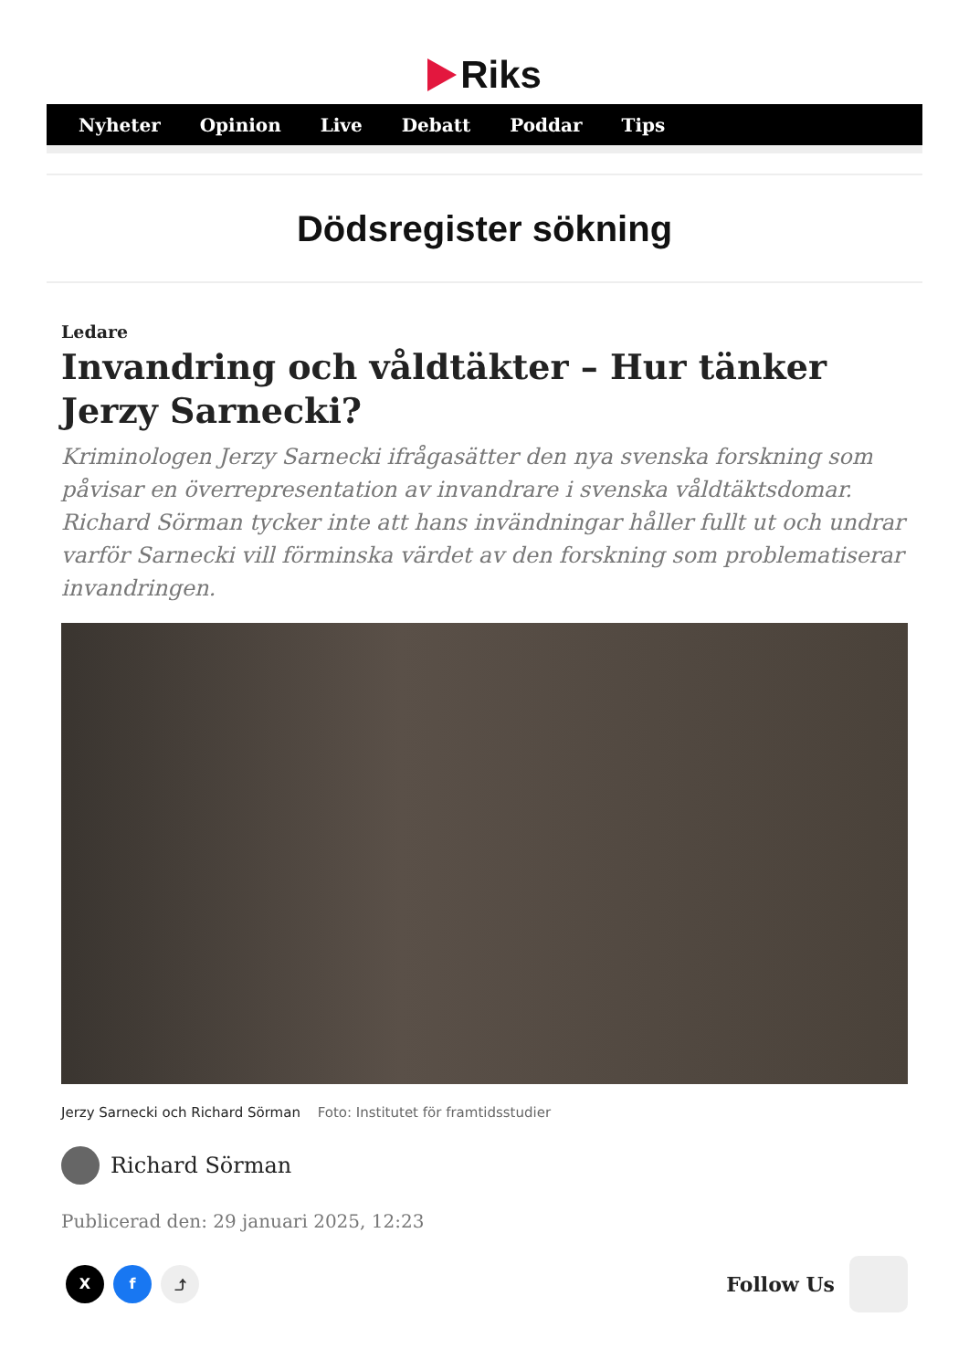Riks
Nyheter Opinion Live Debatt Poddar Tips
Dödsregister sökning
Ledare
Invandring och våldtäkter – Hur tänker Jerzy Sarnecki?
Kriminologen Jerzy Sarnecki ifrågasätter den nya svenska forskning som påvisar en överrepresentation av invandrare i svenska våldtäktsdomar. Richard Sörman tycker inte att hans invändningar håller fullt ut och undrar varför Sarnecki vill förminska värdet av den forskning som problematiserar invandringen.
Jerzy Sarnecki och Richard Sörman Foto: Institutet för framtidsstudier
Richard Sörman
Publicerad den: 29 januari 2025, 12:23
X f ⤴
Follow Us